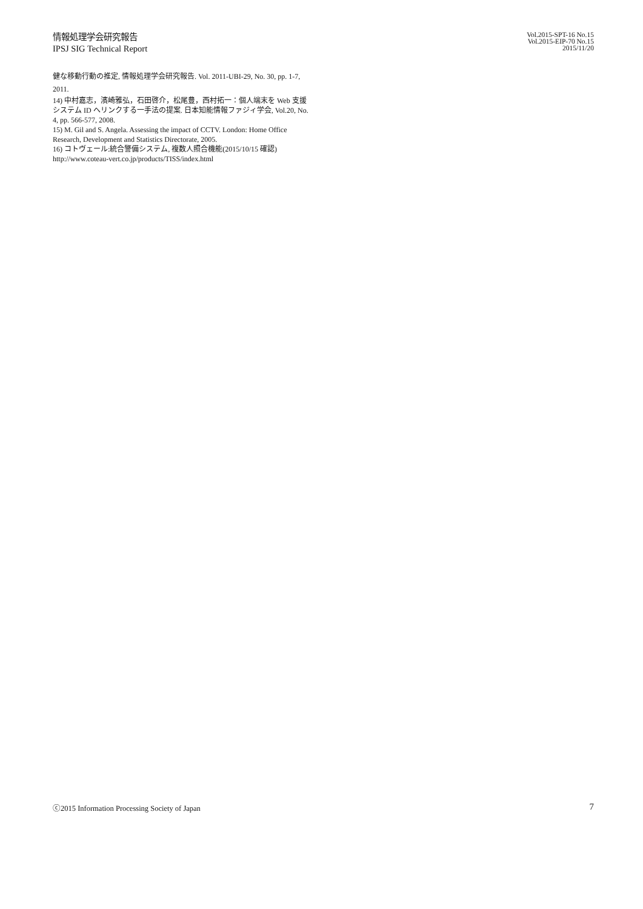情報処理学会研究報告
IPSJ SIG Technical Report
Vol.2015-SPT-16 No.15
Vol.2015-EIP-70 No.15
2015/11/20
健な移動行動の推定, 情報処理学会研究報告. Vol. 2011-UBI-29, No. 30, pp. 1-7, 2011.
14) 中村嘉志，濱崎雅弘，石田啓介，松尾豊，西村拓一：個人端末を Web 支援システム ID へリンクする一手法の提案. 日本知能情報ファジィ学会, Vol.20, No. 4, pp. 566-577, 2008.
15) M. Gil and S. Angela. Assessing the impact of CCTV. London: Home Office Research, Development and Statistics Directorate, 2005.
16) コトヴェール:統合警備システム, 複数人照合機能(2015/10/15 確認)
http://www.coteau-vert.co.jp/products/TISS/index.html
ⓒ2015 Information Processing Society of Japan 7